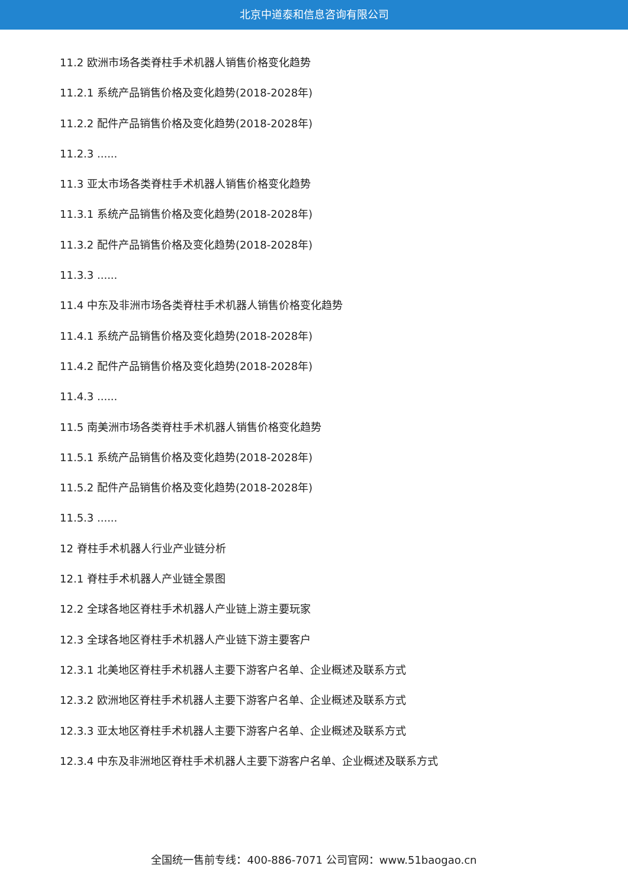北京中道泰和信息咨询有限公司
11.2 欧洲市场各类脊柱手术机器人销售价格变化趋势
11.2.1 系统产品销售价格及变化趋势(2018-2028年)
11.2.2 配件产品销售价格及变化趋势(2018-2028年)
11.2.3 ......
11.3 亚太市场各类脊柱手术机器人销售价格变化趋势
11.3.1 系统产品销售价格及变化趋势(2018-2028年)
11.3.2 配件产品销售价格及变化趋势(2018-2028年)
11.3.3 ......
11.4 中东及非洲市场各类脊柱手术机器人销售价格变化趋势
11.4.1 系统产品销售价格及变化趋势(2018-2028年)
11.4.2 配件产品销售价格及变化趋势(2018-2028年)
11.4.3 ......
11.5 南美洲市场各类脊柱手术机器人销售价格变化趋势
11.5.1 系统产品销售价格及变化趋势(2018-2028年)
11.5.2 配件产品销售价格及变化趋势(2018-2028年)
11.5.3 ......
12 脊柱手术机器人行业产业链分析
12.1 脊柱手术机器人产业链全景图
12.2 全球各地区脊柱手术机器人产业链上游主要玩家
12.3 全球各地区脊柱手术机器人产业链下游主要客户
12.3.1 北美地区脊柱手术机器人主要下游客户名单、企业概述及联系方式
12.3.2 欧洲地区脊柱手术机器人主要下游客户名单、企业概述及联系方式
12.3.3 亚太地区脊柱手术机器人主要下游客户名单、企业概述及联系方式
12.3.4 中东及非洲地区脊柱手术机器人主要下游客户名单、企业概述及联系方式
全国统一售前专线：400-886-7071 公司官网：www.51baogao.cn